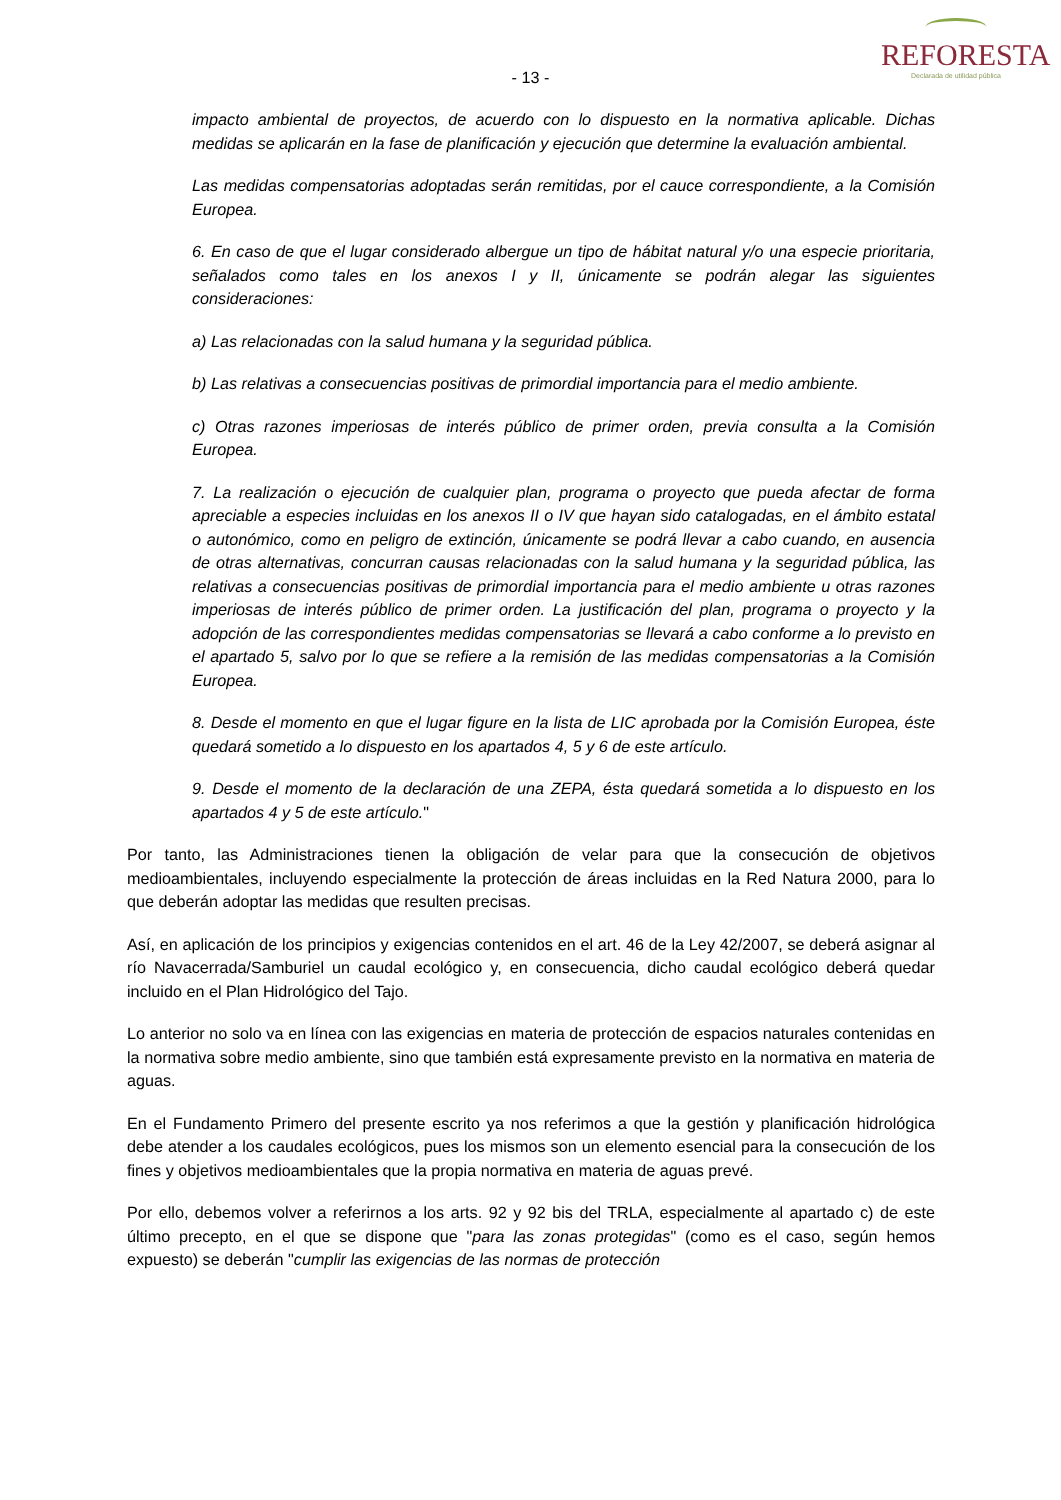REFORESTA
Declarada de utilidad pública
- 13 -
impacto ambiental de proyectos, de acuerdo con lo dispuesto en la normativa aplicable. Dichas medidas se aplicarán en la fase de planificación y ejecución que determine la evaluación ambiental.
Las medidas compensatorias adoptadas serán remitidas, por el cauce correspondiente, a la Comisión Europea.
6. En caso de que el lugar considerado albergue un tipo de hábitat natural y/o una especie prioritaria, señalados como tales en los anexos I y II, únicamente se podrán alegar las siguientes consideraciones:
a) Las relacionadas con la salud humana y la seguridad pública.
b) Las relativas a consecuencias positivas de primordial importancia para el medio ambiente.
c) Otras razones imperiosas de interés público de primer orden, previa consulta a la Comisión Europea.
7. La realización o ejecución de cualquier plan, programa o proyecto que pueda afectar de forma apreciable a especies incluidas en los anexos II o IV que hayan sido catalogadas, en el ámbito estatal o autonómico, como en peligro de extinción, únicamente se podrá llevar a cabo cuando, en ausencia de otras alternativas, concurran causas relacionadas con la salud humana y la seguridad pública, las relativas a consecuencias positivas de primordial importancia para el medio ambiente u otras razones imperiosas de interés público de primer orden. La justificación del plan, programa o proyecto y la adopción de las correspondientes medidas compensatorias se llevará a cabo conforme a lo previsto en el apartado 5, salvo por lo que se refiere a la remisión de las medidas compensatorias a la Comisión Europea.
8. Desde el momento en que el lugar figure en la lista de LIC aprobada por la Comisión Europea, éste quedará sometido a lo dispuesto en los apartados 4, 5 y 6 de este artículo.
9. Desde el momento de la declaración de una ZEPA, ésta quedará sometida a lo dispuesto en los apartados 4 y 5 de este artículo."
Por tanto, las Administraciones tienen la obligación de velar para que la consecución de objetivos medioambientales, incluyendo especialmente la protección de áreas incluidas en la Red Natura 2000, para lo que deberán adoptar las medidas que resulten precisas.
Así, en aplicación de los principios y exigencias contenidos en el art. 46 de la Ley 42/2007, se deberá asignar al río Navacerrada/Samburiel un caudal ecológico y, en consecuencia, dicho caudal ecológico deberá quedar incluido en el Plan Hidrológico del Tajo.
Lo anterior no solo va en línea con las exigencias en materia de protección de espacios naturales contenidas en la normativa sobre medio ambiente, sino que también está expresamente previsto en la normativa en materia de aguas.
En el Fundamento Primero del presente escrito ya nos referimos a que la gestión y planificación hidrológica debe atender a los caudales ecológicos, pues los mismos son un elemento esencial para la consecución de los fines y objetivos medioambientales que la propia normativa en materia de aguas prevé.
Por ello, debemos volver a referirnos a los arts. 92 y 92 bis del TRLA, especialmente al apartado c) de este último precepto, en el que se dispone que "para las zonas protegidas" (como es el caso, según hemos expuesto) se deberán "cumplir las exigencias de las normas de protección